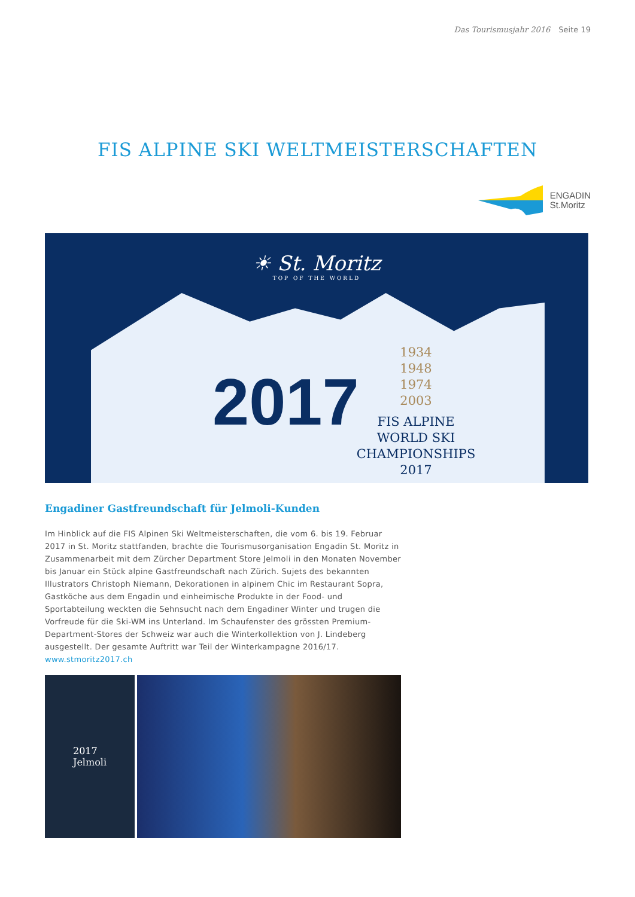Das Tourismusjahr 2016 Seite 19
FIS ALPINE SKI WELTMEISTERSCHAFTEN
ENGADIN
St.Moritz
☀ St. Moritz
TOP OF THE WORLD
2017
1934
1948
1974
2003
FIS ALPINE
WORLD SKI
CHAMPIONSHIPS
2017
Engadiner Gastfreundschaft für Jelmoli-Kunden
Im Hinblick auf die FIS Alpinen Ski Weltmeisterschaften, die vom 6. bis 19. Februar 2017 in St. Moritz stattfanden, brachte die Tourismusorganisation Engadin St. Moritz in Zusammenarbeit mit dem Zürcher Department Store Jelmoli in den Monaten November bis Januar ein Stück alpine Gastfreundschaft nach Zürich. Sujets des bekannten Illustrators Christoph Niemann, Dekorationen in alpinem Chic im Restaurant Sopra, Gastköche aus dem Engadin und einheimische Produkte in der Food- und Sportabteilung weckten die Sehnsucht nach dem Engadiner Winter und trugen die Vorfreude für die Ski-WM ins Unterland. Im Schaufenster des grössten Premium-Department-Stores der Schweiz war auch die Winterkollektion von J. Lindeberg ausgestellt. Der gesamte Auftritt war Teil der Winterkampagne 2016/17.
www.stmoritz2017.ch
2017
Jelmoli